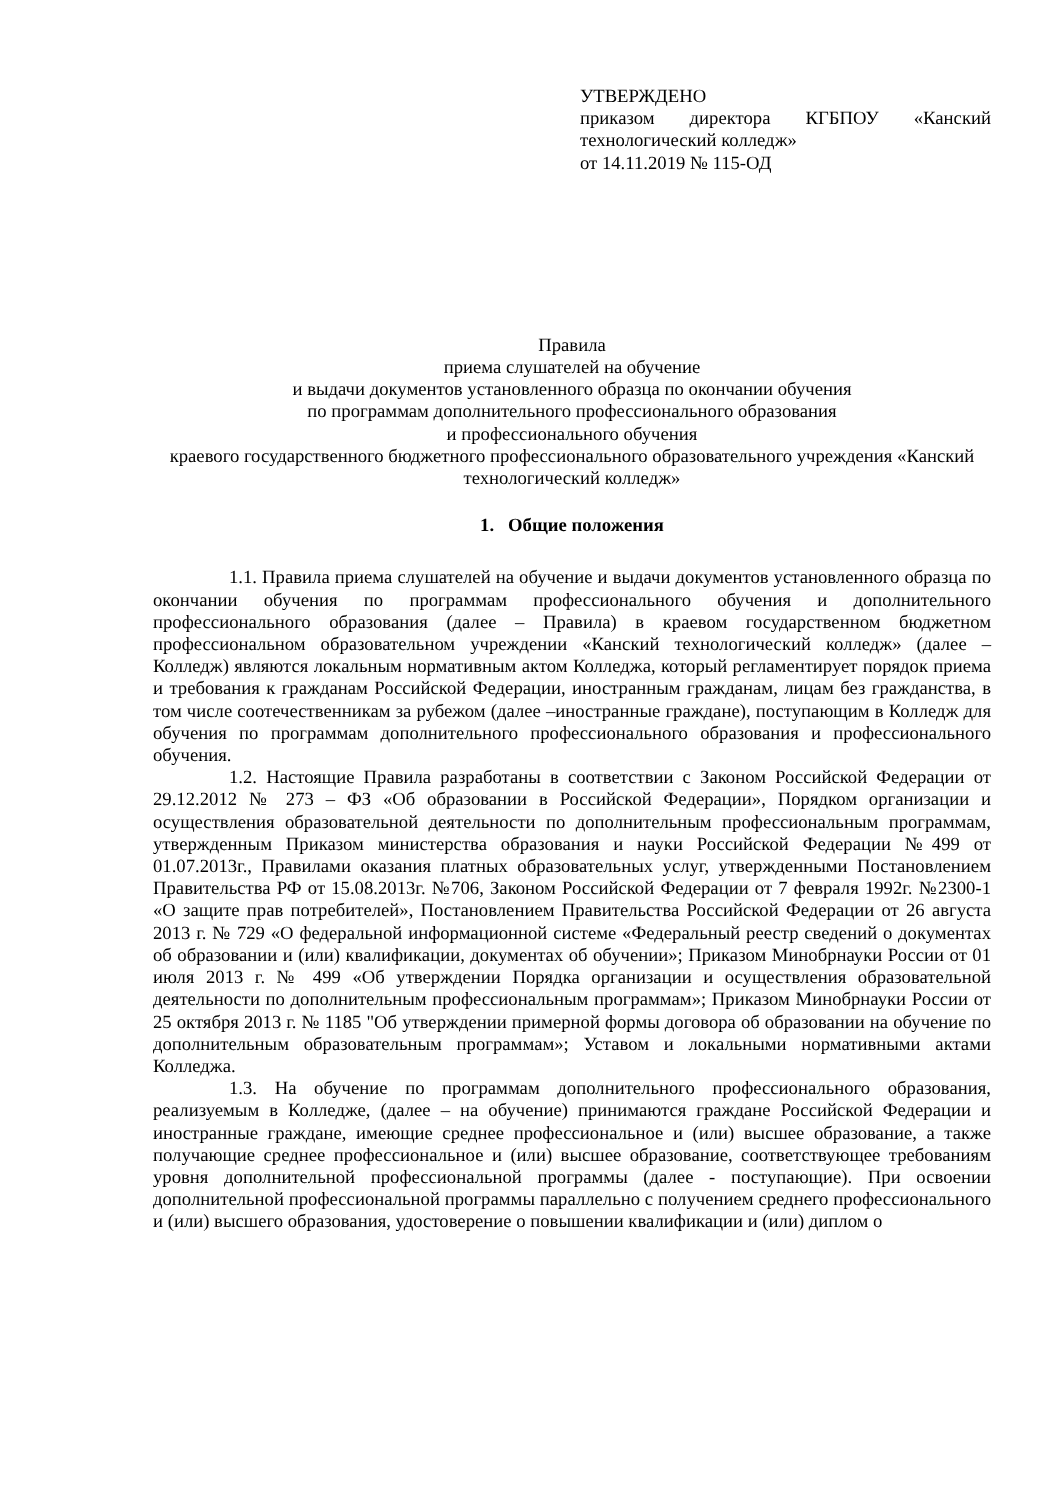УТВЕРЖДЕНО
приказом директора КГБПОУ «Канский технологический колледж»
от 14.11.2019 № 115-ОД
Правила
приема слушателей на обучение
и выдачи документов установленного образца по окончании обучения
по программам дополнительного профессионального образования
и профессионального обучения
краевого государственного бюджетного профессионального образовательного учреждения «Канский технологический колледж»
1. Общие положения
1.1. Правила приема слушателей на обучение и выдачи документов установленного образца по окончании обучения по программам профессионального обучения и дополнительного профессионального образования (далее – Правила) в краевом государственном бюджетном профессиональном образовательном учреждении «Канский технологический колледж» (далее – Колледж) являются локальным нормативным актом Колледжа, который регламентирует порядок приема и требования к гражданам Российской Федерации, иностранным гражданам, лицам без гражданства, в том числе соотечественникам за рубежом (далее –иностранные граждане), поступающим в Колледж для обучения по программам дополнительного профессионального образования и профессионального обучения.
1.2. Настоящие Правила разработаны в соответствии с Законом Российской Федерации от 29.12.2012 № 273 – ФЗ «Об образовании в Российской Федерации», Порядком организации и осуществления образовательной деятельности по дополнительным профессиональным программам, утвержденным Приказом министерства образования и науки Российской Федерации №499 от 01.07.2013г., Правилами оказания платных образовательных услуг, утвержденными Постановлением Правительства РФ от 15.08.2013г. №706, Законом Российской Федерации от 7 февраля 1992г. №2300-1 «О защите прав потребителей», Постановлением Правительства Российской Федерации от 26 августа 2013 г. № 729 «О федеральной информационной системе «Федеральный реестр сведений о документах об образовании и (или) квалификации, документах об обучении»; Приказом Минобрнауки России от 01 июля 2013 г. № 499 «Об утверждении Порядка организации и осуществления образовательной деятельности по дополнительным профессиональным программам»; Приказом Минобрнауки России от 25 октября 2013 г. № 1185 "Об утверждении примерной формы договора об образовании на обучение по дополнительным образовательным программам»; Уставом и локальными нормативными актами Колледжа.
1.3. На обучение по программам дополнительного профессионального образования, реализуемым в Колледже, (далее – на обучение) принимаются граждане Российской Федерации и иностранные граждане, имеющие среднее профессиональное и (или) высшее образование, а также получающие среднее профессиональное и (или) высшее образование, соответствующее требованиям уровня дополнительной профессиональной программы (далее - поступающие). При освоении дополнительной профессиональной программы параллельно с получением среднего профессионального и (или) высшего образования, удостоверение о повышении квалификации и (или) диплом о